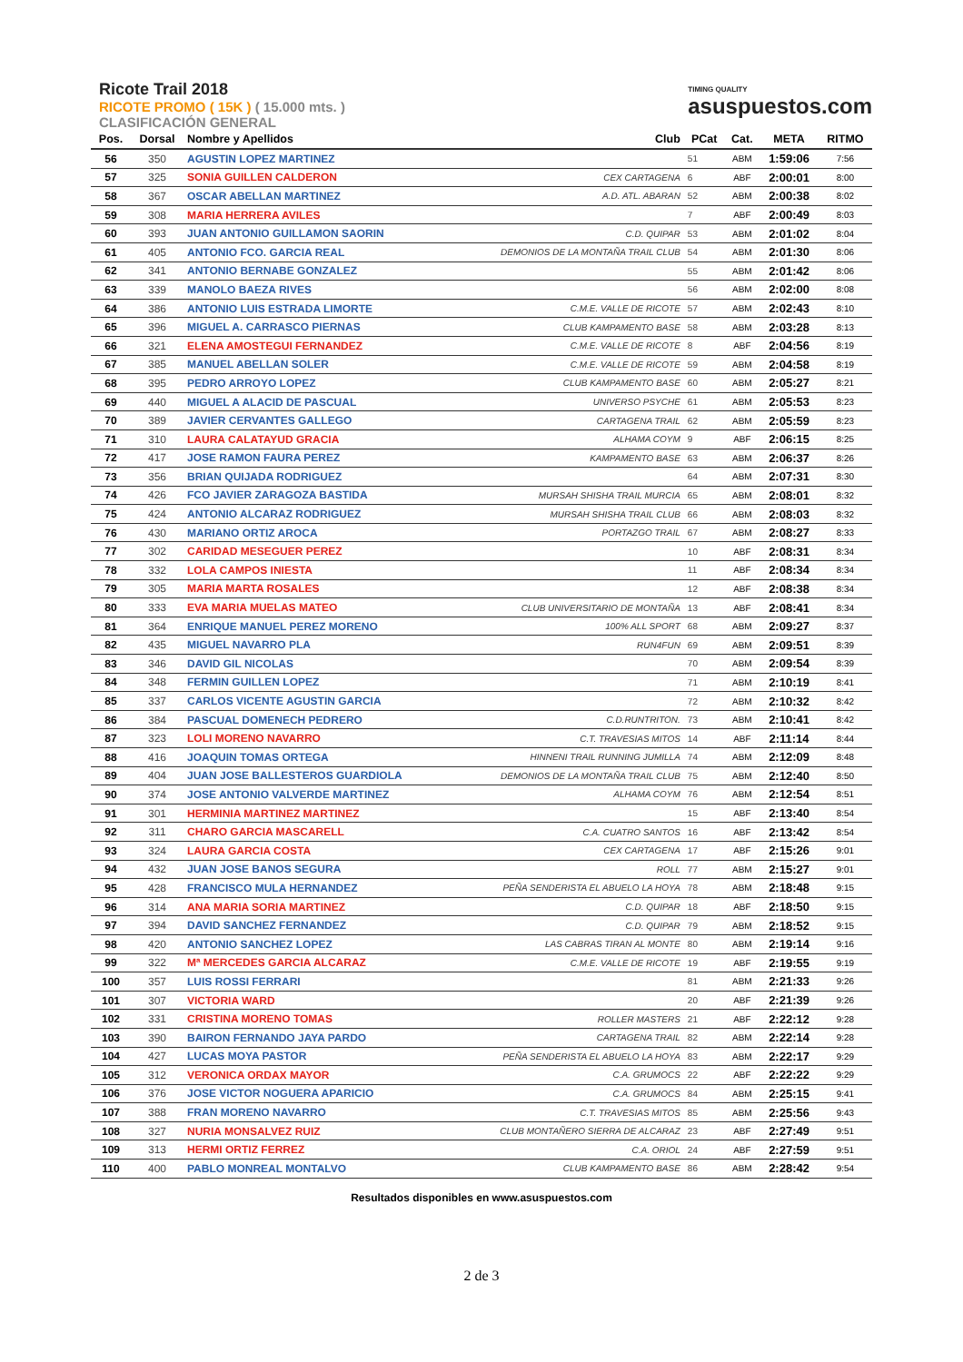Ricote Trail 2018
RICOTE PROMO ( 15K ) ( 15.000 mts. )
CLASIFICACIÓN GENERAL
TIMING QUALITY
asuspuestos.com
| Pos. | Dorsal | Nombre y Apellidos | Club | PCat | Cat. | META | RITMO |
| --- | --- | --- | --- | --- | --- | --- | --- |
| 56 | 350 | AGUSTIN LOPEZ MARTINEZ | | 51 | ABM | 1:59:06 | 7:56 |
| 57 | 325 | SONIA GUILLEN CALDERON | CEX CARTAGENA | 6 | ABF | 2:00:01 | 8:00 |
| 58 | 367 | OSCAR ABELLAN MARTINEZ | A.D. ATL. ABARAN | 52 | ABM | 2:00:38 | 8:02 |
| 59 | 308 | MARIA HERRERA AVILES | | 7 | ABF | 2:00:49 | 8:03 |
| 60 | 393 | JUAN ANTONIO GUILLAMON SAORIN | C.D. QUIPAR | 53 | ABM | 2:01:02 | 8:04 |
| 61 | 405 | ANTONIO FCO. GARCIA REAL | DEMONIOS DE LA MONTAÑA TRAIL CLUB | 54 | ABM | 2:01:30 | 8:06 |
| 62 | 341 | ANTONIO BERNABE GONZALEZ | | 55 | ABM | 2:01:42 | 8:06 |
| 63 | 339 | MANOLO BAEZA RIVES | | 56 | ABM | 2:02:00 | 8:08 |
| 64 | 386 | ANTONIO LUIS ESTRADA LIMORTE | C.M.E. VALLE DE RICOTE | 57 | ABM | 2:02:43 | 8:10 |
| 65 | 396 | MIGUEL A. CARRASCO PIERNAS | CLUB KAMPAMENTO BASE | 58 | ABM | 2:03:28 | 8:13 |
| 66 | 321 | ELENA AMOSTEGUI FERNANDEZ | C.M.E. VALLE DE RICOTE | 8 | ABF | 2:04:56 | 8:19 |
| 67 | 385 | MANUEL ABELLAN SOLER | C.M.E. VALLE DE RICOTE | 59 | ABM | 2:04:58 | 8:19 |
| 68 | 395 | PEDRO ARROYO LOPEZ | CLUB KAMPAMENTO BASE | 60 | ABM | 2:05:27 | 8:21 |
| 69 | 440 | MIGUEL A ALACID DE PASCUAL | UNIVERSO PSYCHE | 61 | ABM | 2:05:53 | 8:23 |
| 70 | 389 | JAVIER CERVANTES GALLEGO | CARTAGENA TRAIL | 62 | ABM | 2:05:59 | 8:23 |
| 71 | 310 | LAURA CALATAYUD GRACIA | ALHAMA COYM | 9 | ABF | 2:06:15 | 8:25 |
| 72 | 417 | JOSE RAMON FAURA PEREZ | KAMPAMENTO BASE | 63 | ABM | 2:06:37 | 8:26 |
| 73 | 356 | BRIAN QUIJADA RODRIGUEZ | | 64 | ABM | 2:07:31 | 8:30 |
| 74 | 426 | FCO JAVIER ZARAGOZA BASTIDA | MURSAH SHISHA TRAIL MURCIA | 65 | ABM | 2:08:01 | 8:32 |
| 75 | 424 | ANTONIO ALCARAZ RODRIGUEZ | MURSAH SHISHA TRAIL CLUB | 66 | ABM | 2:08:03 | 8:32 |
| 76 | 430 | MARIANO ORTIZ AROCA | PORTAZGO TRAIL | 67 | ABM | 2:08:27 | 8:33 |
| 77 | 302 | CARIDAD MESEGUER PEREZ | | 10 | ABF | 2:08:31 | 8:34 |
| 78 | 332 | LOLA CAMPOS INIESTA | | 11 | ABF | 2:08:34 | 8:34 |
| 79 | 305 | MARIA MARTA ROSALES | | 12 | ABF | 2:08:38 | 8:34 |
| 80 | 333 | EVA MARIA MUELAS MATEO | CLUB UNIVERSITARIO DE MONTAÑA | 13 | ABF | 2:08:41 | 8:34 |
| 81 | 364 | ENRIQUE MANUEL PEREZ MORENO | 100% ALL SPORT | 68 | ABM | 2:09:27 | 8:37 |
| 82 | 435 | MIGUEL NAVARRO PLA | RUN4FUN | 69 | ABM | 2:09:51 | 8:39 |
| 83 | 346 | DAVID GIL NICOLAS | | 70 | ABM | 2:09:54 | 8:39 |
| 84 | 348 | FERMIN GUILLEN LOPEZ | | 71 | ABM | 2:10:19 | 8:41 |
| 85 | 337 | CARLOS VICENTE AGUSTIN GARCIA | | 72 | ABM | 2:10:32 | 8:42 |
| 86 | 384 | PASCUAL DOMENECH PEDRERO | C.D.RUNTRITON. | 73 | ABM | 2:10:41 | 8:42 |
| 87 | 323 | LOLI MORENO NAVARRO | C.T. TRAVESIAS MITOS | 14 | ABF | 2:11:14 | 8:44 |
| 88 | 416 | JOAQUIN TOMAS ORTEGA | HINNENI TRAIL RUNNING JUMILLA | 74 | ABM | 2:12:09 | 8:48 |
| 89 | 404 | JUAN JOSE BALLESTEROS GUARDIOLA | DEMONIOS DE LA MONTAÑA TRAIL CLUB | 75 | ABM | 2:12:40 | 8:50 |
| 90 | 374 | JOSE ANTONIO VALVERDE MARTINEZ | ALHAMA COYM | 76 | ABM | 2:12:54 | 8:51 |
| 91 | 301 | HERMINIA MARTINEZ MARTINEZ | | 15 | ABF | 2:13:40 | 8:54 |
| 92 | 311 | CHARO GARCIA MASCARELL | C.A. CUATRO SANTOS | 16 | ABF | 2:13:42 | 8:54 |
| 93 | 324 | LAURA GARCIA COSTA | CEX CARTAGENA | 17 | ABF | 2:15:26 | 9:01 |
| 94 | 432 | JUAN JOSE BANOS SEGURA | ROLL | 77 | ABM | 2:15:27 | 9:01 |
| 95 | 428 | FRANCISCO MULA HERNANDEZ | PEÑA SENDERISTA EL ABUELO LA HOYA | 78 | ABM | 2:18:48 | 9:15 |
| 96 | 314 | ANA MARIA SORIA MARTINEZ | C.D. QUIPAR | 18 | ABF | 2:18:50 | 9:15 |
| 97 | 394 | DAVID SANCHEZ FERNANDEZ | C.D. QUIPAR | 79 | ABM | 2:18:52 | 9:15 |
| 98 | 420 | ANTONIO SANCHEZ LOPEZ | LAS CABRAS TIRAN AL MONTE | 80 | ABM | 2:19:14 | 9:16 |
| 99 | 322 | Mª MERCEDES GARCIA ALCARAZ | C.M.E. VALLE DE RICOTE | 19 | ABF | 2:19:55 | 9:19 |
| 100 | 357 | LUIS ROSSI FERRARI | | 81 | ABM | 2:21:33 | 9:26 |
| 101 | 307 | VICTORIA WARD | | 20 | ABF | 2:21:39 | 9:26 |
| 102 | 331 | CRISTINA MORENO TOMAS | ROLLER MASTERS | 21 | ABF | 2:22:12 | 9:28 |
| 103 | 390 | BAIRON FERNANDO JAYA PARDO | CARTAGENA TRAIL | 82 | ABM | 2:22:14 | 9:28 |
| 104 | 427 | LUCAS MOYA PASTOR | PEÑA SENDERISTA EL ABUELO LA HOYA | 83 | ABM | 2:22:17 | 9:29 |
| 105 | 312 | VERONICA ORDAX MAYOR | C.A. GRUMOCS | 22 | ABF | 2:22:22 | 9:29 |
| 106 | 376 | JOSE VICTOR NOGUERA APARICIO | C.A. GRUMOCS | 84 | ABM | 2:25:15 | 9:41 |
| 107 | 388 | FRAN MORENO NAVARRO | C.T. TRAVESIAS MITOS | 85 | ABM | 2:25:56 | 9:43 |
| 108 | 327 | NURIA MONSALVEZ RUIZ | CLUB MONTAÑERO SIERRA DE ALCARAZ | 23 | ABF | 2:27:49 | 9:51 |
| 109 | 313 | HERMI ORTIZ FERREZ | C.A. ORIOL | 24 | ABF | 2:27:59 | 9:51 |
| 110 | 400 | PABLO MONREAL MONTALVO | CLUB KAMPAMENTO BASE | 86 | ABM | 2:28:42 | 9:54 |
Resultados disponibles en www.asuspuestos.com
2 de 3